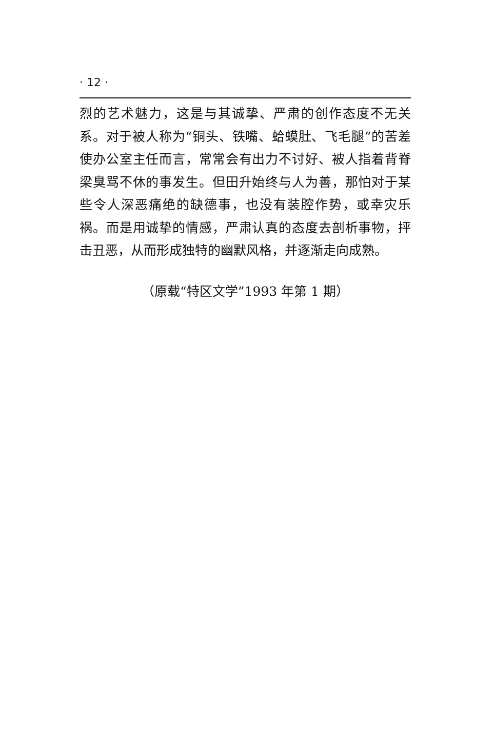· 12 ·
烈的艺术魅力，这是与其诚挚、严肃的创作态度不无关系。对于被人称为“铜头、铁嘴、蛤蟆肚、飞毛腿”的苦差使办公室主任而言，常常会有出力不讨好、被人指着背脊梁臭骂不休的事发生。但田升始终与人为善，那怕对于某些令人深恶痛绝的缺德事，也没有装腔作势，或幸灾乐祸。而是用诚挚的情感，严肃认真的态度去剖析事物，抨击丑恶，从而形成独特的幽默风格，并逐渐走向成熟。
（原载“特区文学”1993 年第 1 期）